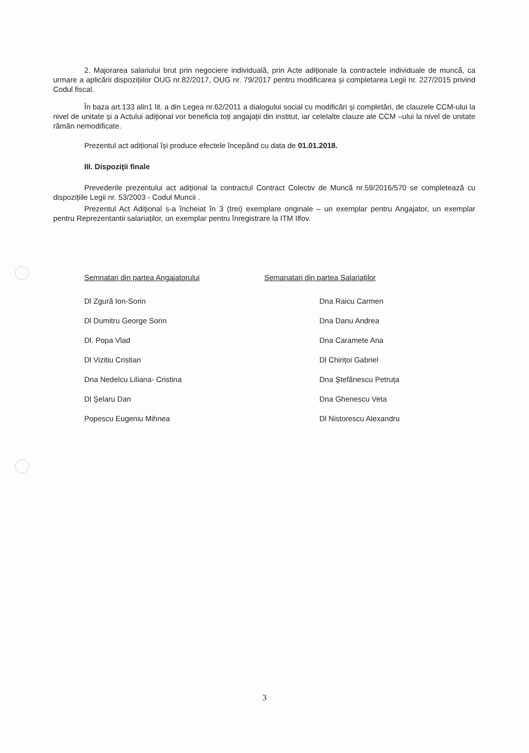2. Majorarea salariului brut prin negociere individuală, prin Acte adiționale la contractele individuale de muncă, ca urmare a aplicării dispozițiilor OUG nr.82/2017, OUG nr. 79/2017 pentru modificarea și completarea Legii nr. 227/2015 privind Codul fiscal.
În baza art.133 alin1 lit. a din Legea nr.62/2011 a dialogului social cu modificări și completări, de clauzele CCM-ului la nivel de unitate și a Actului adițional vor beneficia toți angajații din institut, iar celelalte clauze ale CCM –ului la nivel de unitate rămân nemodificate.
Prezentul act adițional își produce efectele începând cu data de 01.01.2018.
III. Dispoziţii finale
Prevederile prezentului act adițional la contractul Contract Colectiv de Muncă nr.59/2016/570 se completează cu dispozițiile Legii nr. 53/2003 - Codul Muncii .
Prezentul Act Adiţional s-a încheiat în 3 (trei) exemplare originale – un exemplar pentru Angajator, un exemplar pentru Reprezentantii salariaților, un exemplar pentru înregistrare la ITM Ilfov.
Semnatari din partea Angajatorului
Dl Zgură Ion-Sorin
Dl Dumitru George Sorin
Dl. Popa Vlad
Dl Vizitiu Cristian
Dna Nedelcu Liliana- Cristina
Dl Şelaru Dan
Popescu Eugeniu Mihnea
Semanatari din partea Salariaților
Dna Raicu Carmen
Dna Danu Andrea
Dna Caramete Ana
Dl Chirițoi Gabriel
Dna Ştefănescu Petruța
Dna Ghenescu Veta
Dl Nistorescu Alexandru
3